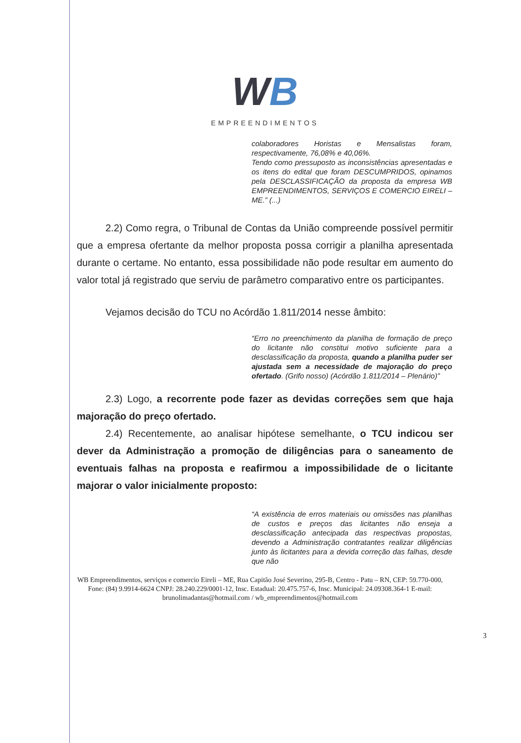WB
EMPREENDIMENTOS
colaboradores Horistas e Mensalistas foram, respectivamente, 76,08% e 40,06%.
Tendo como pressuposto as inconsistências apresentadas e os itens do edital que foram DESCUMPRIDOS, opinamos pela DESCLASSIFICAÇÃO da proposta da empresa WB EMPREENDIMENTOS, SERVIÇOS E COMERCIO EIRELI – ME.” (...)
2.2) Como regra, o Tribunal de Contas da União compreende possível permitir que a empresa ofertante da melhor proposta possa corrigir a planilha apresentada durante o certame. No entanto, essa possibilidade não pode resultar em aumento do valor total já registrado que serviu de parâmetro comparativo entre os participantes.
Vejamos decisão do TCU no Acórdão 1.811/2014 nesse âmbito:
“Erro no preenchimento da planilha de formação de preço do licitante não constitui motivo suficiente para a desclassificação da proposta, quando a planilha puder ser ajustada sem a necessidade de majoração do preço ofertado. (Grifo nosso) (Acórdão 1.811/2014 – Plenário)”
2.3) Logo, a recorrente pode fazer as devidas correções sem que haja majoração do preço ofertado.
2.4) Recentemente, ao analisar hipótese semelhante, o TCU indicou ser dever da Administração a promoção de diligências para o saneamento de eventuais falhas na proposta e reafirmou a impossibilidade de o licitante majorar o valor inicialmente proposto:
“A existência de erros materiais ou omissões nas planilhas de custos e preços das licitantes não enseja a desclassificação antecipada das respectivas propostas, devendo a Administração contratantes realizar diligências junto às licitantes para a devida correção das falhas, desde que não
WB Empreendimentos, serviços e comercio Eireli – ME, Rua Capitão José Severino, 295-B, Centro - Patu – RN, CEP: 59.770-000, Fone: (84) 9.9914-6624 CNPJ: 28.240.229/0001-12, Insc. Estadual: 20.475.757-6, Insc. Municipal: 24.09308.364-1 E-mail: brunolimadantas@hotmail.com / wb_empreendimentos@hotmail.com
3